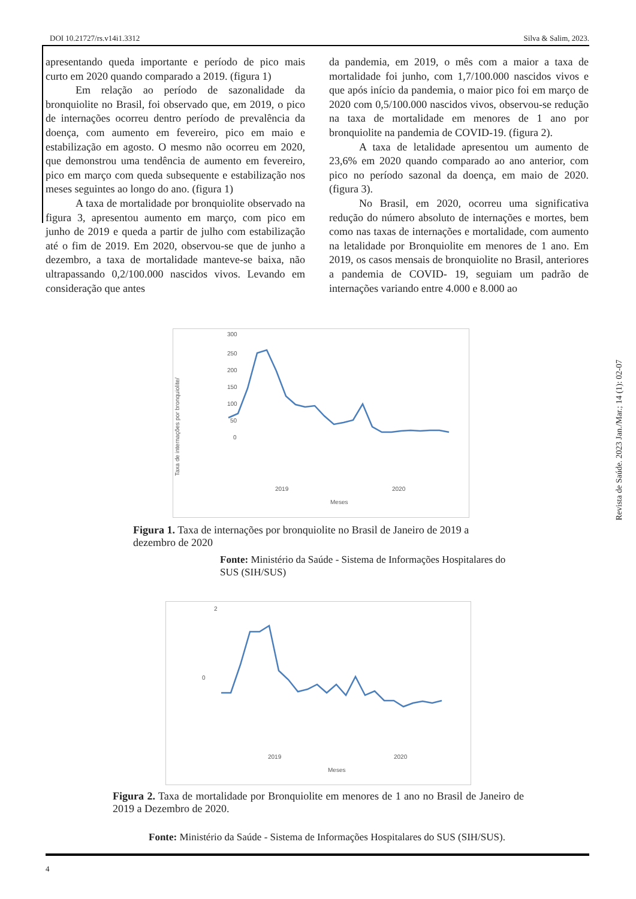DOI 10.21727/rs.v14i1.3312 Silva & Salim, 2023.
apresentando queda importante e período de pico mais curto em 2020 quando comparado a 2019. (figura 1)
Em relação ao período de sazonalidade da bronquiolite no Brasil, foi observado que, em 2019, o pico de internações ocorreu dentro período de prevalência da doença, com aumento em fevereiro, pico em maio e estabilização em agosto. O mesmo não ocorreu em 2020, que demonstrou uma tendência de aumento em fevereiro, pico em março com queda subsequente e estabilização nos meses seguintes ao longo do ano. (figura 1)
A taxa de mortalidade por bronquiolite observado na figura 3, apresentou aumento em março, com pico em junho de 2019 e queda a partir de julho com estabilização até o fim de 2019. Em 2020, observou-se que de junho a dezembro, a taxa de mortalidade manteve-se baixa, não ultrapassando 0,2/100.000 nascidos vivos. Levando em consideração que antes
da pandemia, em 2019, o mês com a maior a taxa de mortalidade foi junho, com 1,7/100.000 nascidos vivos e que após início da pandemia, o maior pico foi em março de 2020 com 0,5/100.000 nascidos vivos, observou-se redução na taxa de mortalidade em menores de 1 ano por bronquiolite na pandemia de COVID-19. (figura 2).
A taxa de letalidade apresentou um aumento de 23,6% em 2020 quando comparado ao ano anterior, com pico no período sazonal da doença, em maio de 2020. (figura 3).
No Brasil, em 2020, ocorreu uma significativa redução do número absoluto de internações e mortes, bem como nas taxas de internações e mortalidade, com aumento na letalidade por Bronquiolite em menores de 1 ano. Em 2019, os casos mensais de bronquiolite no Brasil, anteriores a pandemia de COVID- 19, seguiam um padrão de internações variando entre 4.000 e 8.000 ao
Taxa de internações por bronquiolite/
300
250
200
150
100
50
0
2019
2020
Meses
Figura 1. Taxa de internações por bronquiolite no Brasil de Janeiro de 2019 a dezembro de 2020
Fonte: Ministério da Saúde - Sistema de Informações Hospitalares do SUS (SIH/SUS)
2
0
2019
2020
Meses
Figura 2. Taxa de mortalidade por Bronquiolite em menores de 1 ano no Brasil de Janeiro de 2019 a Dezembro de 2020.
Fonte: Ministério da Saúde - Sistema de Informações Hospitalares do SUS (SIH/SUS).
Revista de Saúde. 2023 Jan./Mar.; 14 (1): 02-07
4